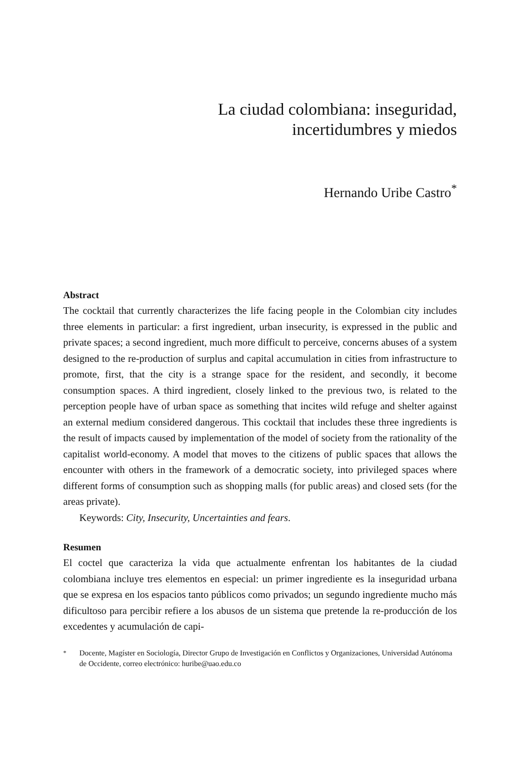La ciudad colombiana: inseguridad,
incertidumbres y miedos
Hernando Uribe Castro<sup>*</sup>
Abstract
The cocktail that currently characterizes the life facing people in the Colombian city includes three elements in particular: a first ingredient, urban insecurity, is expressed in the public and private spaces; a second ingredient, much more difficult to perceive, concerns abuses of a system designed to the re-production of surplus and capital accumulation in cities from infrastructure to promote, first, that the city is a strange space for the resident, and secondly, it become consumption spaces. A third ingredient, closely linked to the previous two, is related to the perception people have of urban space as something that incites wild refuge and shelter against an external medium considered dangerous. This cocktail that includes these three ingredients is the result of impacts caused by implementation of the model of society from the rationality of the capitalist world-economy. A model that moves to the citizens of public spaces that allows the encounter with others in the framework of a democratic society, into privileged spaces where different forms of consumption such as shopping malls (for public areas) and closed sets (for the areas private).
Keywords: City, Insecurity, Uncertainties and fears.
Resumen
El coctel que caracteriza la vida que actualmente enfrentan los habitantes de la ciudad colombiana incluye tres elementos en especial: un primer ingrediente es la inseguridad urbana que se expresa en los espacios tanto públicos como privados; un segundo ingrediente mucho más dificultoso para percibir refiere a los abusos de un sistema que pretende la re-producción de los excedentes y acumulación de capi-
<sup>*</sup> Docente, Magíster en Sociología, Director Grupo de Investigación en Conflictos y Organizaciones, Universidad Autónoma de Occidente, correo electrónico: huribe@uao.edu.co